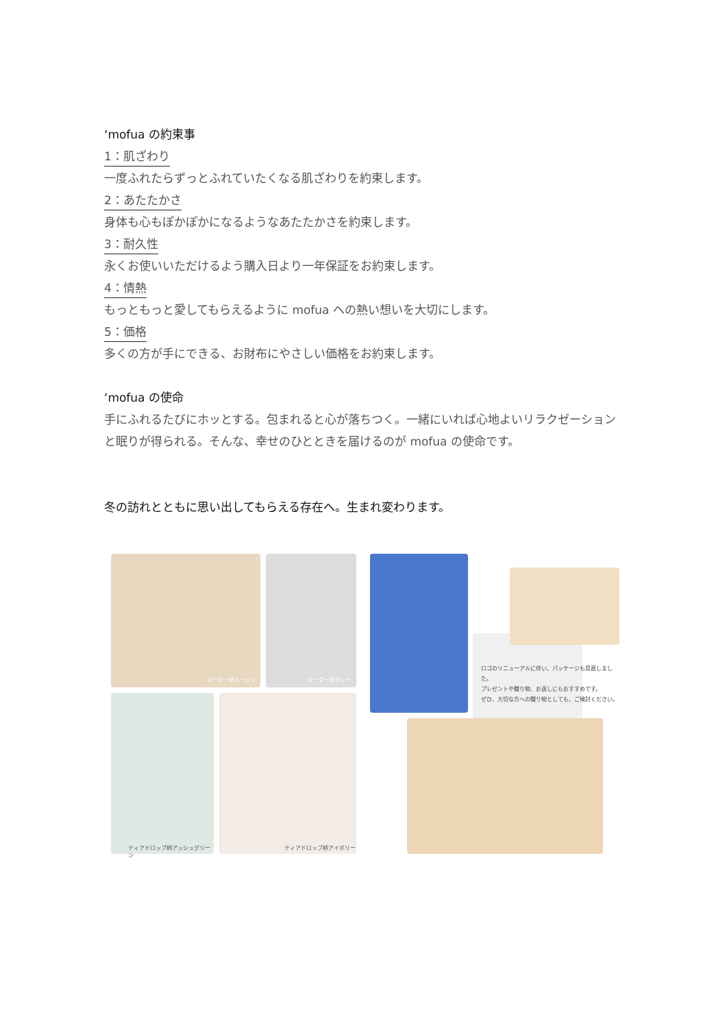‘mofua の約束事
1：肌ざわり
一度ふれたらずっとふれていたくなる肌ざわりを約束します。
2：あたたかさ
身体も心もぽかぽかになるようなあたたかさを約束します。
3：耐久性
永くお使いいただけるよう購入日より一年保証をお約束します。
4：情熱
もっともっと愛してもらえるように mofua への熱い想いを大切にします。
5：価格
多くの方が手にできる、お財布にやさしい価格をお約束します。
‘mofua の使命
手にふれるたびにホッとする。包まれると心が落ちつく。一緒にいれば心地よいリラクゼーションと眠りが得られる。そんな、幸せのひとときを届けるのが mofua の使命です。
冬の訪れとともに思い出してもらえる存在へ。生まれ変わります。
ボーダー柄ベージュ ボーダー柄グレー
ティアドロップ柄アッシュグリーン
ティアドロップ柄アイボリー
ロゴのリニューアルに伴い、パッケージも見直しました。
プレゼントや贈り物、お返しにもおすすめです。
ぜひ、大切な方への贈り物としても、ご検討ください。